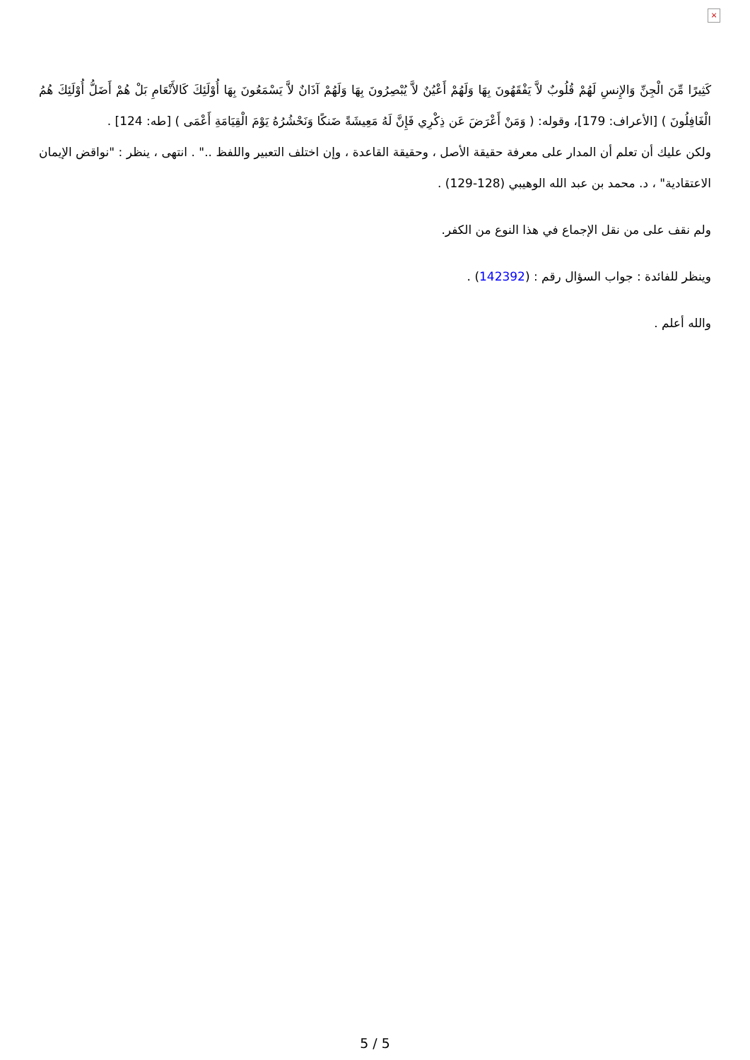×
كَثِيرًا مِّنَ الْجِنِّ وَالإِنسِ لَهُمْ قُلُوبٌ لاَّ يَفْقَهُونَ بِهَا وَلَهُمْ أَعْيُنٌ لاَّ يُبْصِرُونَ بِهَا وَلَهُمْ آذَانٌ لاَّ يَسْمَعُونَ بِهَا أُوْلَئِكَ كَالأَنْعَامِ بَلْ هُمْ أَضَلُّ أُوْلَئِكَ هُمُ الْغَافِلُونَ ) [الأعراف: 179]، وقوله: ( وَمَنْ أَعْرَضَ عَن ذِكْرِي فَإِنَّ لَهُ مَعِيشَةً ضَنكًا وَنَحْشُرُهُ يَوْمَ الْقِيَامَةِ أَعْمَى ) [طه: 124] .
ولكن عليك أن تعلم أن المدار على معرفة حقيقة الأصل ، وحقيقة القاعدة ، وإن اختلف التعبير واللفظ .." . انتهى ، ينظر : "نواقض الإيمان الاعتقادية" ، د. محمد بن عبد الله الوهيبي (128-129) .
ولم نقف على من نقل الإجماع في هذا النوع من الكفر.
وينظر للفائدة : جواب السؤال رقم : (142392) .
والله أعلم .
5 / 5